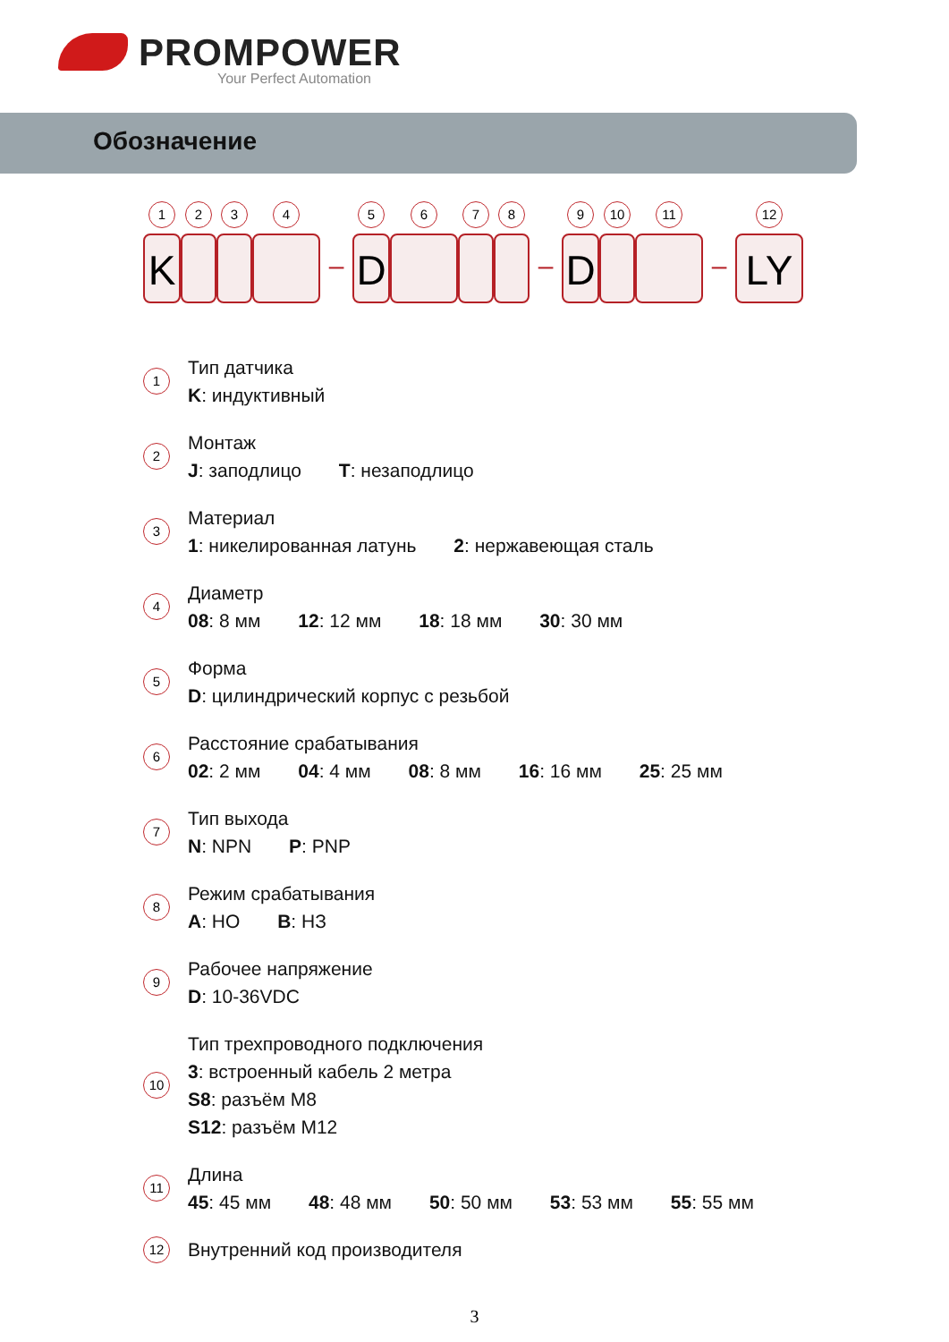PROMPOWER
Your Perfect Automation
Обозначение
1
K
2
3
4
–
5
D
6
7
8
–
9
D
10
11
–
12
LY
1
Тип датчика
K: индуктивный
2
Монтаж
J: заподлицо T: незаподлицо
3
Материал
1: никелированная латунь 2: нержавеющая сталь
4
Диаметр
08: 8 мм 12: 12 мм 18: 18 мм 30: 30 мм
5
Форма
D: цилиндрический корпус с резьбой
6
Расстояние срабатывания
02: 2 мм 04: 4 мм 08: 8 мм 16: 16 мм 25: 25 мм
7
Тип выхода
N: NPN P: PNP
8
Режим срабатывания
A: НО B: НЗ
9
Рабочее напряжение
D: 10-36VDC
10
Тип трехпроводного подключения
3: встроенный кабель 2 метра
S8: разъём M8
S12: разъём M12
11
Длина
45: 45 мм 48: 48 мм 50: 50 мм 53: 53 мм 55: 55 мм
12
Внутренний код производителя
3